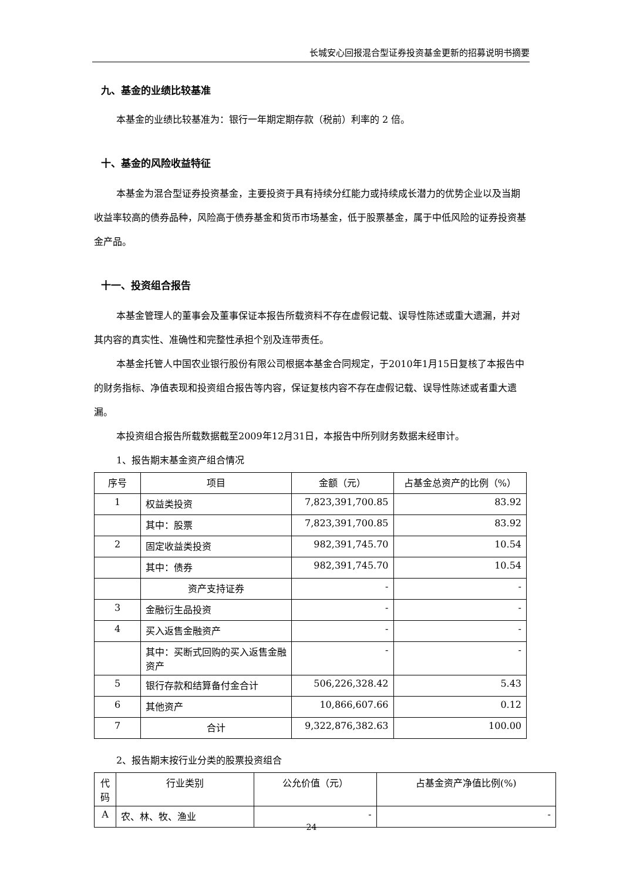长城安心回报混合型证券投资基金更新的招募说明书摘要
九、基金的业绩比较基准
本基金的业绩比较基准为：银行一年期定期存款（税前）利率的 2 倍。
十、基金的风险收益特征
本基金为混合型证券投资基金，主要投资于具有持续分红能力或持续成长潜力的优势企业以及当期收益率较高的债券品种，风险高于债券基金和货币市场基金，低于股票基金，属于中低风险的证券投资基金产品。
十一、投资组合报告
本基金管理人的董事会及董事保证本报告所载资料不存在虚假记载、误导性陈述或重大遗漏，并对其内容的真实性、准确性和完整性承担个别及连带责任。
本基金托管人中国农业银行股份有限公司根据本基金合同规定，于2010年1月15日复核了本报告中的财务指标、净值表现和投资组合报告等内容，保证复核内容不存在虚假记载、误导性陈述或者重大遗漏。
本投资组合报告所载数据截至2009年12月31日，本报告中所列财务数据未经审计。
1、报告期末基金资产组合情况
| 序号 | 项目 | 金额（元） | 占基金总资产的比例（%） |
| --- | --- | --- | --- |
| 1 | 权益类投资 | 7,823,391,700.85 | 83.92 |
| | 其中：股票 | 7,823,391,700.85 | 83.92 |
| 2 | 固定收益类投资 | 982,391,745.70 | 10.54 |
| | 其中：债券 | 982,391,745.70 | 10.54 |
| | 资产支持证券 | - | - |
| 3 | 金融衍生品投资 | - | - |
| 4 | 买入返售金融资产 | - | - |
| | 其中：买断式回购的买入返售金融资产 | - | - |
| 5 | 银行存款和结算备付金合计 | 506,226,328.42 | 5.43 |
| 6 | 其他资产 | 10,866,607.66 | 0.12 |
| 7 | 合计 | 9,322,876,382.63 | 100.00 |
2、报告期末按行业分类的股票投资组合
| 代码 | 行业类别 | 公允价值（元） | 占基金资产净值比例(%) |
| --- | --- | --- | --- |
| A | 农、林、牧、渔业 | - | - |
24